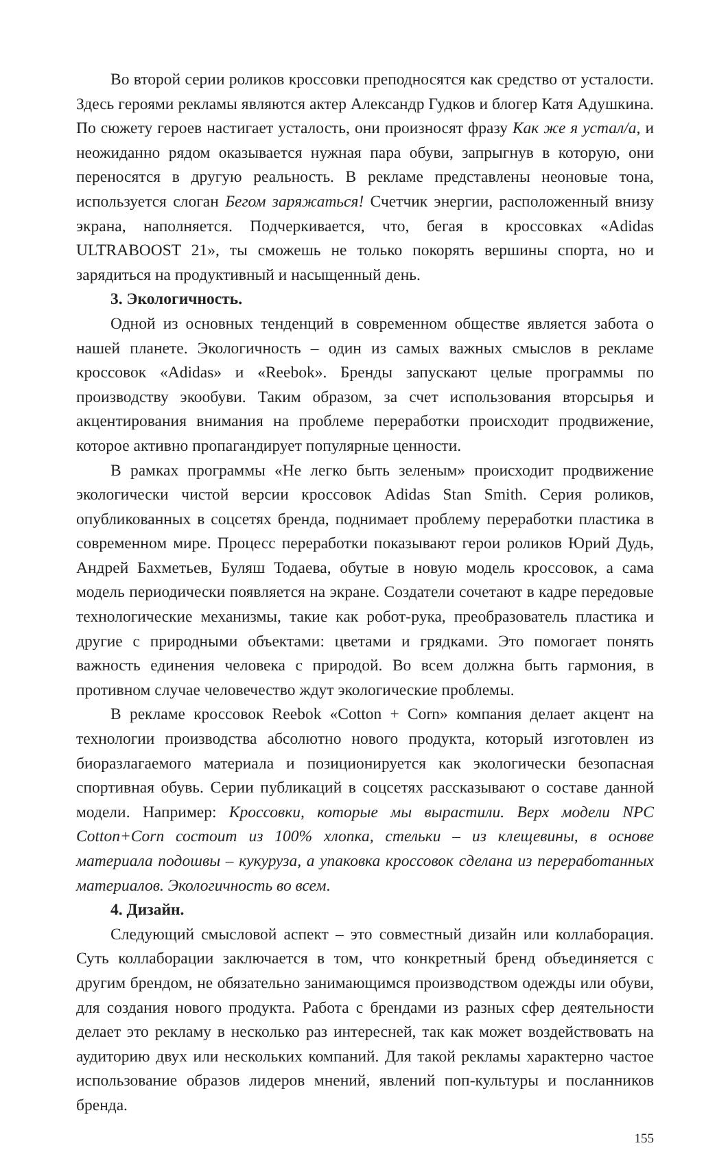Во второй серии роликов кроссовки преподносятся как средство от усталости. Здесь героями рекламы являются актер Александр Гудков и блогер Катя Адушкина. По сюжету героев настигает усталость, они произносят фразу Как же я устал/а, и неожиданно рядом оказывается нужная пара обуви, запрыгнув в которую, они переносятся в другую реальность. В рекламе представлены неоновые тона, используется слоган Бегом заряжаться! Счетчик энергии, расположенный внизу экрана, наполняется. Подчеркивается, что, бегая в кроссовках «Adidas ULTRABOOST 21», ты сможешь не только покорять вершины спорта, но и зарядиться на продуктивный и насыщенный день.
3. Экологичность.
Одной из основных тенденций в современном обществе является забота о нашей планете. Экологичность – один из самых важных смыслов в рекламе кроссовок «Adidas» и «Reebok». Бренды запускают целые программы по производству экообуви. Таким образом, за счет использования вторсырья и акцентирования внимания на проблеме переработки происходит продвижение, которое активно пропагандирует популярные ценности.
В рамках программы «Не легко быть зеленым» происходит продвижение экологически чистой версии кроссовок Adidas Stan Smith. Серия роликов, опубликованных в соцсетях бренда, поднимает проблему переработки пластика в современном мире. Процесс переработки показывают герои роликов Юрий Дудь, Андрей Бахметьев, Буляш Тодаева, обутые в новую модель кроссовок, а сама модель периодически появляется на экране. Создатели сочетают в кадре передовые технологические механизмы, такие как робот-рука, преобразователь пластика и другие с природными объектами: цветами и грядками. Это помогает понять важность единения человека с природой. Во всем должна быть гармония, в противном случае человечество ждут экологические проблемы.
В рекламе кроссовок Reebok «Cotton + Corn» компания делает акцент на технологии производства абсолютно нового продукта, который изготовлен из биоразлагаемого материала и позиционируется как экологически безопасная спортивная обувь. Серии публикаций в соцсетях рассказывают о составе данной модели. Например: Кроссовки, которые мы вырастили. Верх модели NPC Cotton+Corn состоит из 100% хлопка, стельки – из клещевины, в основе материала подошвы – кукуруза, а упаковка кроссовок сделана из переработанных материалов. Экологичность во всем.
4. Дизайн.
Следующий смысловой аспект – это совместный дизайн или коллаборация. Суть коллаборации заключается в том, что конкретный бренд объединяется с другим брендом, не обязательно занимающимся производством одежды или обуви, для создания нового продукта. Работа с брендами из разных сфер деятельности делает это рекламу в несколько раз интересней, так как может воздействовать на аудиторию двух или нескольких компаний. Для такой рекламы характерно частое использование образов лидеров мнений, явлений поп-культуры и посланников бренда.
155